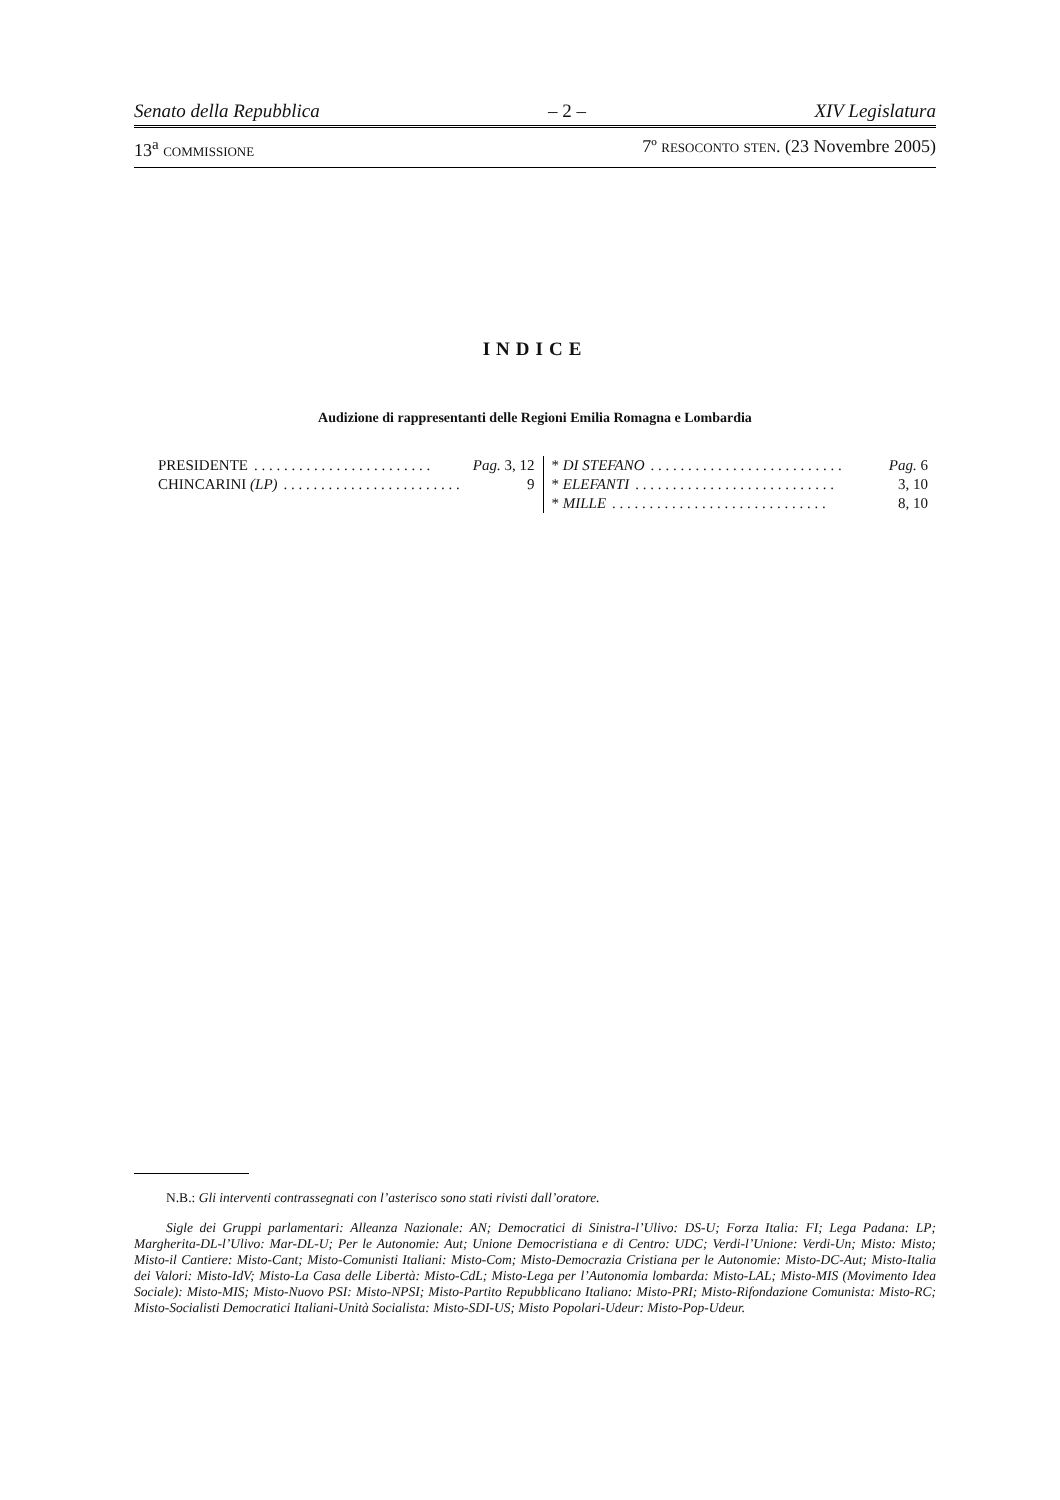Senato della Repubblica – 2 – XIV Legislatura
13<sup>a</sup> COMMISSIONE 7º RESOCONTO STEN. (23 Novembre 2005)
INDICE
Audizione di rappresentanti delle Regioni Emilia Romagna e Lombardia
PRESIDENTE. . . . . . . . . . . . . . . . . . . . . . . . Pag. 3, 12
CHINCARINI (LP). . . . . . . . . . . . . . . . . . . . . . . . 9
* DI STEFANO. . . . . . . . . . . . . . . . . . . . . . . . . . Pag. 6
* ELEFANTI. . . . . . . . . . . . . . . . . . . . . . . . . . . 3, 10
* MILLE. . . . . . . . . . . . . . . . . . . . . . . . . . . . . 8, 10
N.B.: Gli interventi contrassegnati con l’asterisco sono stati rivisti dall’oratore.
Sigle dei Gruppi parlamentari: Alleanza Nazionale: AN; Democratici di Sinistra-l’Ulivo: DS-U; Forza Italia: FI; Lega Padana: LP; Margherita-DL-l’Ulivo: Mar-DL-U; Per le Autonomie: Aut; Unione Democristiana e di Centro: UDC; Verdi-l’Unione: Verdi-Un; Misto: Misto; Misto-il Cantiere: Misto-Cant; Misto-Comunisti Italiani: Misto-Com; Misto-Democrazia Cristiana per le Autonomie: Misto-DC-Aut; Misto-Italia dei Valori: Misto-IdV; Misto-La Casa delle Libertà: Misto-CdL; Misto-Lega per l’Autonomia lombarda: Misto-LAL; Misto-MIS (Movimento Idea Sociale): Misto-MIS; Misto-Nuovo PSI: Misto-NPSI; Misto-Partito Repubblicano Italiano: Misto-PRI; Misto-Rifondazione Comunista: Misto-RC; Misto-Socialisti Democratici Italiani-Unità Socialista: Misto-SDI-US; Misto Popolari-Udeur: Misto-Pop-Udeur.